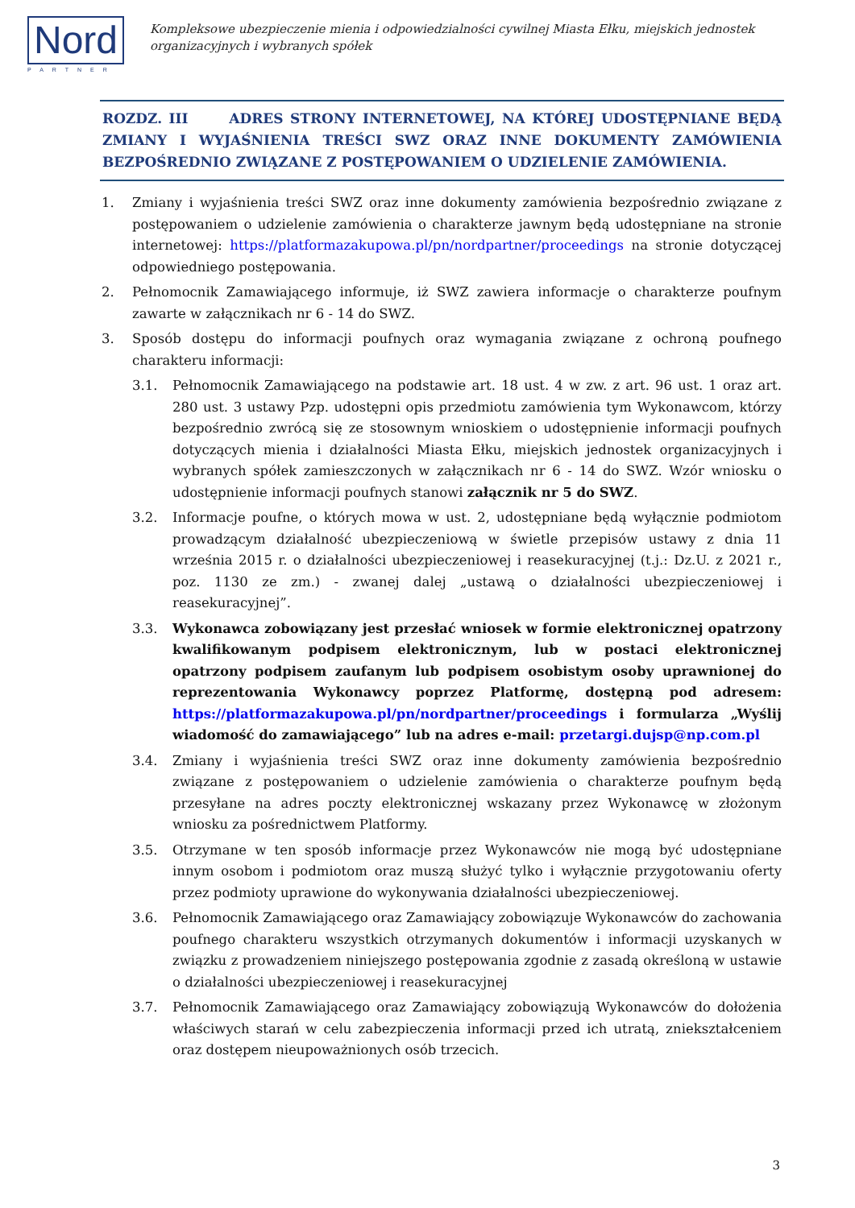Nord
PARTNER
Kompleksowe ubezpieczenie mienia i odpowiedzialności cywilnej Miasta Ełku, miejskich jednostek
organizacyjnych i wybranych spółek
ROZDZ. III ADRES STRONY INTERNETOWEJ, NA KTÓREJ UDOSTĘPNIANE BĘDĄ ZMIANY I WYJAŚNIENIA TREŚCI SWZ ORAZ INNE DOKUMENTY ZAMÓWIENIA BEZPOŚREDNIO ZWIĄZANE Z POSTĘPOWANIEM O UDZIELENIE ZAMÓWIENIA.
1. Zmiany i wyjaśnienia treści SWZ oraz inne dokumenty zamówienia bezpośrednio związane z postępowaniem o udzielenie zamówienia o charakterze jawnym będą udostępniane na stronie internetowej: https://platformazakupowa.pl/pn/nordpartner/proceedings na stronie dotyczącej odpowiedniego postępowania.
2. Pełnomocnik Zamawiającego informuje, iż SWZ zawiera informacje o charakterze poufnym zawarte w załącznikach nr 6 - 14 do SWZ.
3. Sposób dostępu do informacji poufnych oraz wymagania związane z ochroną poufnego charakteru informacji:
3.1. Pełnomocnik Zamawiającego na podstawie art. 18 ust. 4 w zw. z art. 96 ust. 1 oraz art. 280 ust. 3 ustawy Pzp. udostępni opis przedmiotu zamówienia tym Wykonawcom, którzy bezpośrednio zwrócą się ze stosownym wnioskiem o udostępnienie informacji poufnych dotyczących mienia i działalności Miasta Ełku, miejskich jednostek organizacyjnych i wybranych spółek zamieszczonych w załącznikach nr 6 - 14 do SWZ. Wzór wniosku o udostępnienie informacji poufnych stanowi załącznik nr 5 do SWZ.
3.2. Informacje poufne, o których mowa w ust. 2, udostępniane będą wyłącznie podmiotom prowadzącym działalność ubezpieczeniową w świetle przepisów ustawy z dnia 11 września 2015 r. o działalności ubezpieczeniowej i reasekuracyjnej (t.j.: Dz.U. z 2021 r., poz. 1130 ze zm.) - zwanej dalej „ustawą o działalności ubezpieczeniowej i reasekuracyjnej”.
3.3. Wykonawca zobowiązany jest przesłać wniosek w formie elektronicznej opatrzony kwalifikowanym podpisem elektronicznym, lub w postaci elektronicznej opatrzony podpisem zaufanym lub podpisem osobistym osoby uprawnionej do reprezentowania Wykonawcy poprzez Platformę, dostępną pod adresem: https://platformazakupowa.pl/pn/nordpartner/proceedings i formularza „Wyślij wiadomość do zamawiającego” lub na adres e-mail: przetargi.dujsp@np.com.pl
3.4. Zmiany i wyjaśnienia treści SWZ oraz inne dokumenty zamówienia bezpośrednio związane z postępowaniem o udzielenie zamówienia o charakterze poufnym będą przesyłane na adres poczty elektronicznej wskazany przez Wykonawcę w złożonym wniosku za pośrednictwem Platformy.
3.5. Otrzymane w ten sposób informacje przez Wykonawców nie mogą być udostępniane innym osobom i podmiotom oraz muszą służyć tylko i wyłącznie przygotowaniu oferty przez podmioty uprawione do wykonywania działalności ubezpieczeniowej.
3.6. Pełnomocnik Zamawiającego oraz Zamawiający zobowiązuje Wykonawców do zachowania poufnego charakteru wszystkich otrzymanych dokumentów i informacji uzyskanych w związku z prowadzeniem niniejszego postępowania zgodnie z zasadą określoną w ustawie o działalności ubezpieczeniowej i reasekuracyjnej
3.7. Pełnomocnik Zamawiającego oraz Zamawiający zobowiązują Wykonawców do dołożenia właściwych starań w celu zabezpieczenia informacji przed ich utratą, zniekształceniem oraz dostępem nieupoważnionych osób trzecich.
3